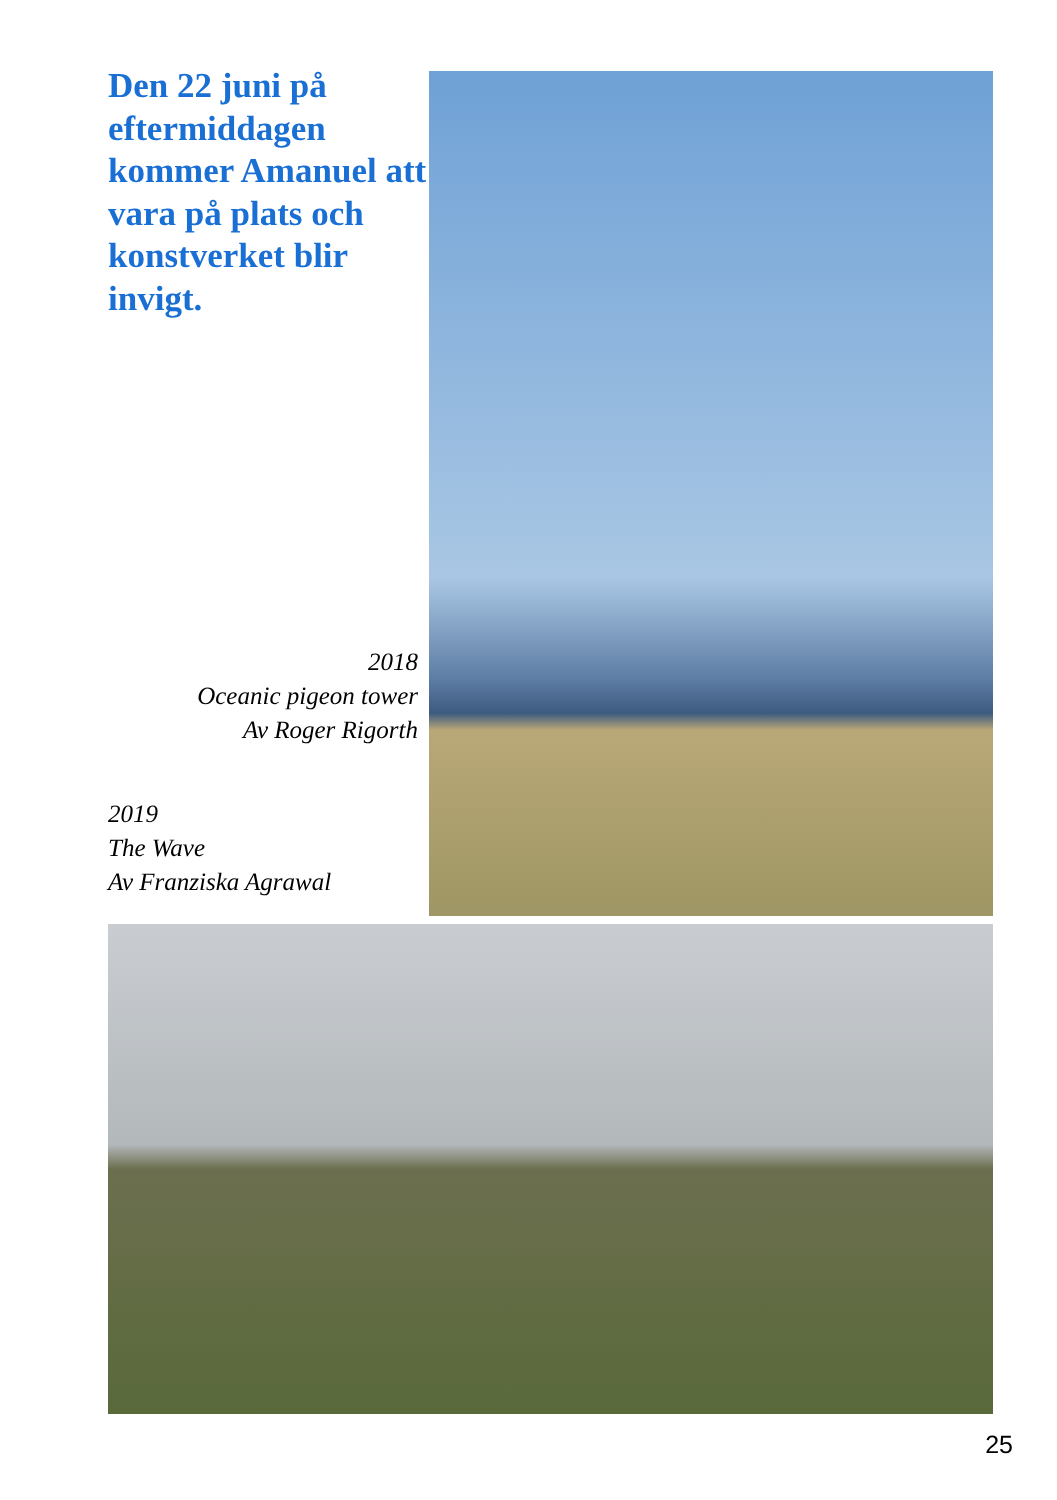Den 22 juni på eftermiddagen kommer Amanuel att vara på plats och konstverket blir invigt.
2018
Oceanic pigeon tower
Av Roger Rigorth
2019
The Wave
Av Franziska Agrawal
25